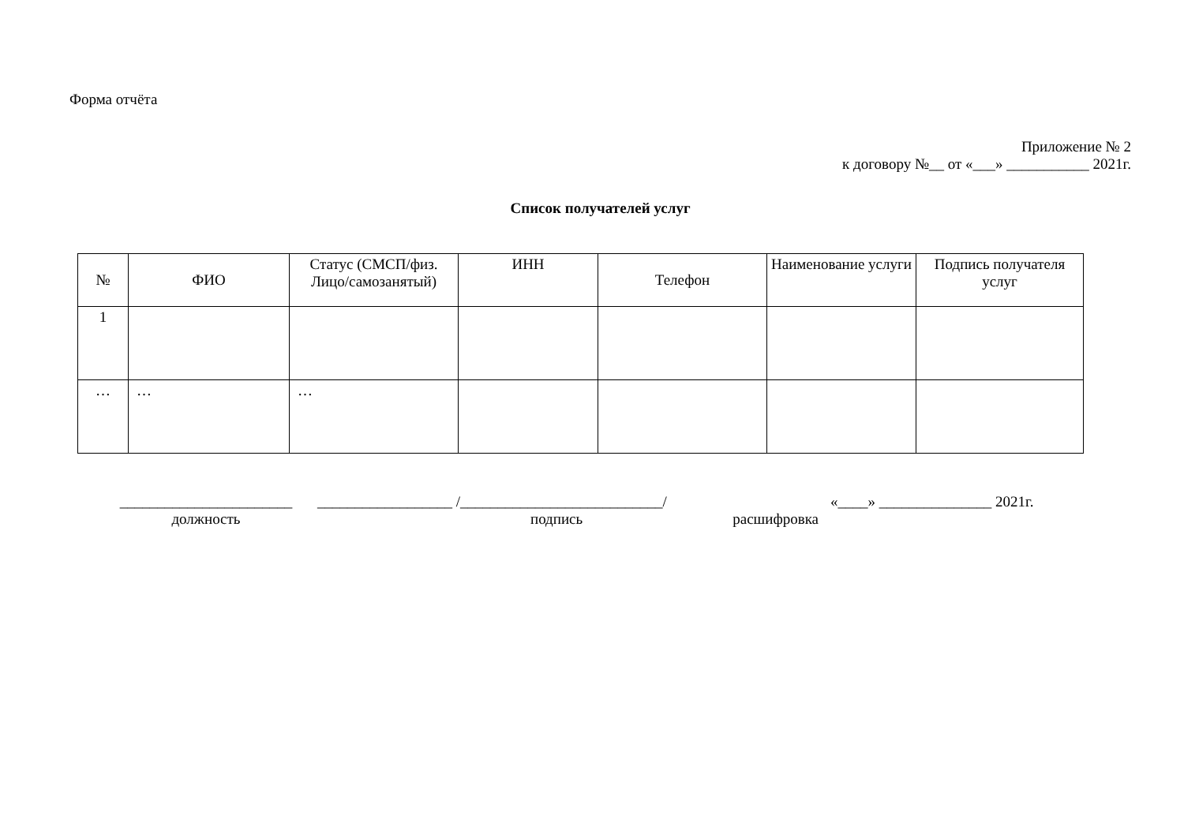Форма отчёта
Приложение № 2
к договору №__ от «___» ___________ 2021г.
Список получателей услуг
| № | ФИО | Статус (СМСП/физ. Лицо/самозанятый) | ИНН | Телефон | Наименование услуги | Подпись получателя услуг |
| --- | --- | --- | --- | --- | --- | --- |
| 1 | | | | | | |
| … | … | … | | | | |
_______________________
должность
__________________ /___________________________/
подпись расшифровка
«____» _______________ 2021г.